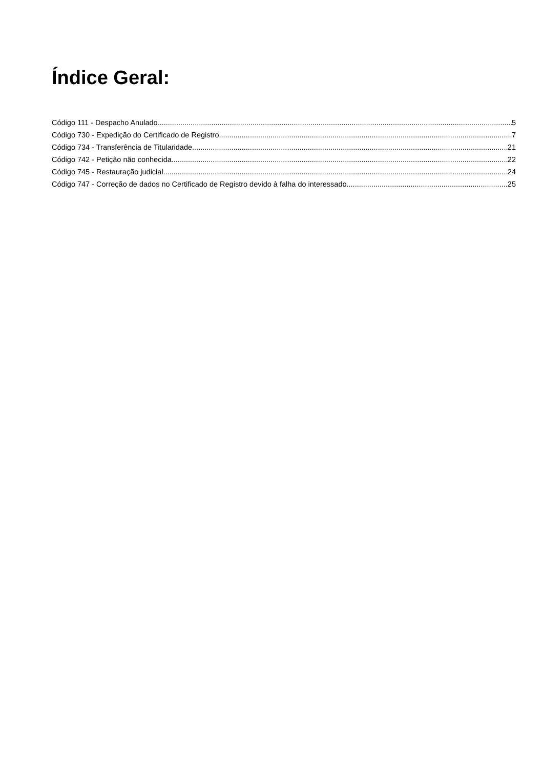Índice Geral:
Código 111 - Despacho Anulado 5
Código 730 - Expedição do Certificado de Registro 7
Código 734 - Transferência de Titularidade 21
Código 742 - Petição não conhecida 22
Código 745 - Restauração judicial 24
Código 747 - Correção de dados no Certificado de Registro devido à falha do interessado 25